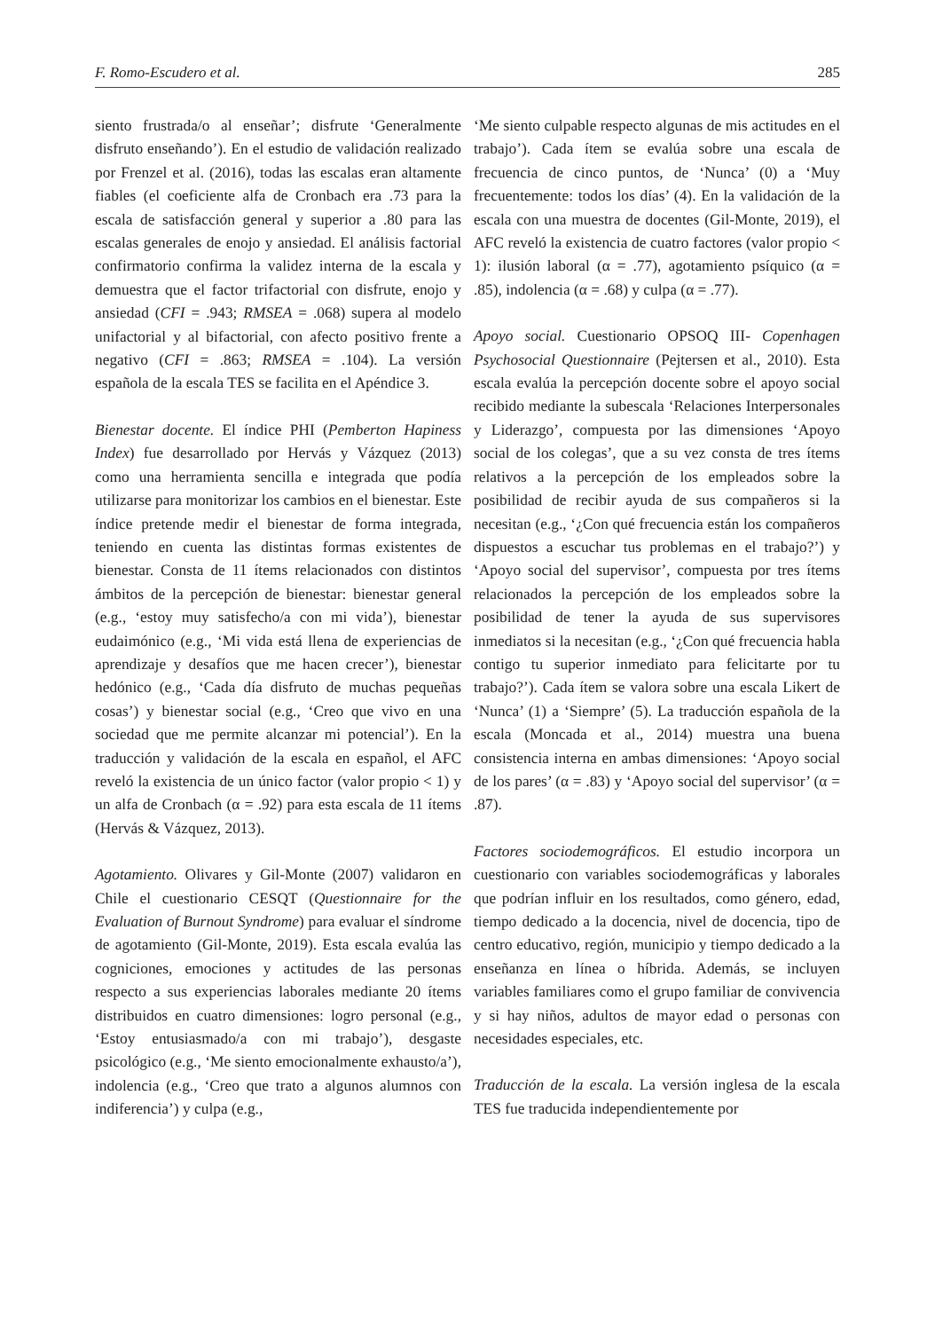F. Romo-Escudero et al. 285
siento frustrada/o al enseñar’; disfrute ‘Generalmente disfruto enseñando’). En el estudio de validación realizado por Frenzel et al. (2016), todas las escalas eran altamente fiables (el coeficiente alfa de Cronbach era .73 para la escala de satisfacción general y superior a .80 para las escalas generales de enojo y ansiedad. El análisis factorial confirmatorio confirma la validez interna de la escala y demuestra que el factor trifactorial con disfrute, enojo y ansiedad (CFI = .943; RMSEA = .068) supera al modelo unifactorial y al bifactorial, con afecto positivo frente a negativo (CFI = .863; RMSEA = .104). La versión española de la escala TES se facilita en el Apéndice 3.
Bienestar docente. El índice PHI (Pemberton Hapiness Index) fue desarrollado por Hervás y Vázquez (2013) como una herramienta sencilla e integrada que podía utilizarse para monitorizar los cambios en el bienestar. Este índice pretende medir el bienestar de forma integrada, teniendo en cuenta las distintas formas existentes de bienestar. Consta de 11 ítems relacionados con distintos ámbitos de la percepción de bienestar: bienestar general (e.g., ‘estoy muy satisfecho/a con mi vida’), bienestar eudaimónico (e.g., ‘Mi vida está llena de experiencias de aprendizaje y desafíos que me hacen crecer’), bienestar hedónico (e.g., ‘Cada día disfruto de muchas pequeñas cosas’) y bienestar social (e.g., ‘Creo que vivo en una sociedad que me permite alcanzar mi potencial’). En la traducción y validación de la escala en español, el AFC reveló la existencia de un único factor (valor propio < 1) y un alfa de Cronbach (α = .92) para esta escala de 11 ítems (Hervás & Vázquez, 2013).
Agotamiento. Olivares y Gil-Monte (2007) validaron en Chile el cuestionario CESQT (Questionnaire for the Evaluation of Burnout Syndrome) para evaluar el síndrome de agotamiento (Gil-Monte, 2019). Esta escala evalúa las cogniciones, emociones y actitudes de las personas respecto a sus experiencias laborales mediante 20 ítems distribuidos en cuatro dimensiones: logro personal (e.g., ‘Estoy entusiasmado/a con mi trabajo’), desgaste psicológico (e.g., ‘Me siento emocionalmente exhausto/a’), indolencia (e.g., ‘Creo que trato a algunos alumnos con indiferencia’) y culpa (e.g.,
‘Me siento culpable respecto algunas de mis actitudes en el trabajo’). Cada ítem se evalúa sobre una escala de frecuencia de cinco puntos, de ‘Nunca’ (0) a ‘Muy frecuentemente: todos los días’ (4). En la validación de la escala con una muestra de docentes (Gil-Monte, 2019), el AFC reveló la existencia de cuatro factores (valor propio < 1): ilusión laboral (α = .77), agotamiento psíquico (α = .85), indolencia (α = .68) y culpa (α = .77).
Apoyo social. Cuestionario OPSOQ III- Copenhagen Psychosocial Questionnaire (Pejtersen et al., 2010). Esta escala evalúa la percepción docente sobre el apoyo social recibido mediante la subescala ‘Relaciones Interpersonales y Liderazgo’, compuesta por las dimensiones ‘Apoyo social de los colegas’, que a su vez consta de tres ítems relativos a la percepción de los empleados sobre la posibilidad de recibir ayuda de sus compañeros si la necesitan (e.g., ‘¿Con qué frecuencia están los compañeros dispuestos a escuchar tus problemas en el trabajo?’) y ‘Apoyo social del supervisor’, compuesta por tres ítems relacionados la percepción de los empleados sobre la posibilidad de tener la ayuda de sus supervisores inmediatos si la necesitan (e.g., ‘¿Con qué frecuencia habla contigo tu superior inmediato para felicitarte por tu trabajo?’). Cada ítem se valora sobre una escala Likert de ‘Nunca’ (1) a ‘Siempre’ (5). La traducción española de la escala (Moncada et al., 2014) muestra una buena consistencia interna en ambas dimensiones: ‘Apoyo social de los pares’ (α = .83) y ‘Apoyo social del supervisor’ (α = .87).
Factores sociodemográficos. El estudio incorpora un cuestionario con variables sociodemográficas y laborales que podrían influir en los resultados, como género, edad, tiempo dedicado a la docencia, nivel de docencia, tipo de centro educativo, región, municipio y tiempo dedicado a la enseñanza en línea o híbrida. Además, se incluyen variables familiares como el grupo familiar de convivencia y si hay niños, adultos de mayor edad o personas con necesidades especiales, etc.
Traducción de la escala. La versión inglesa de la escala TES fue traducida independientemente por